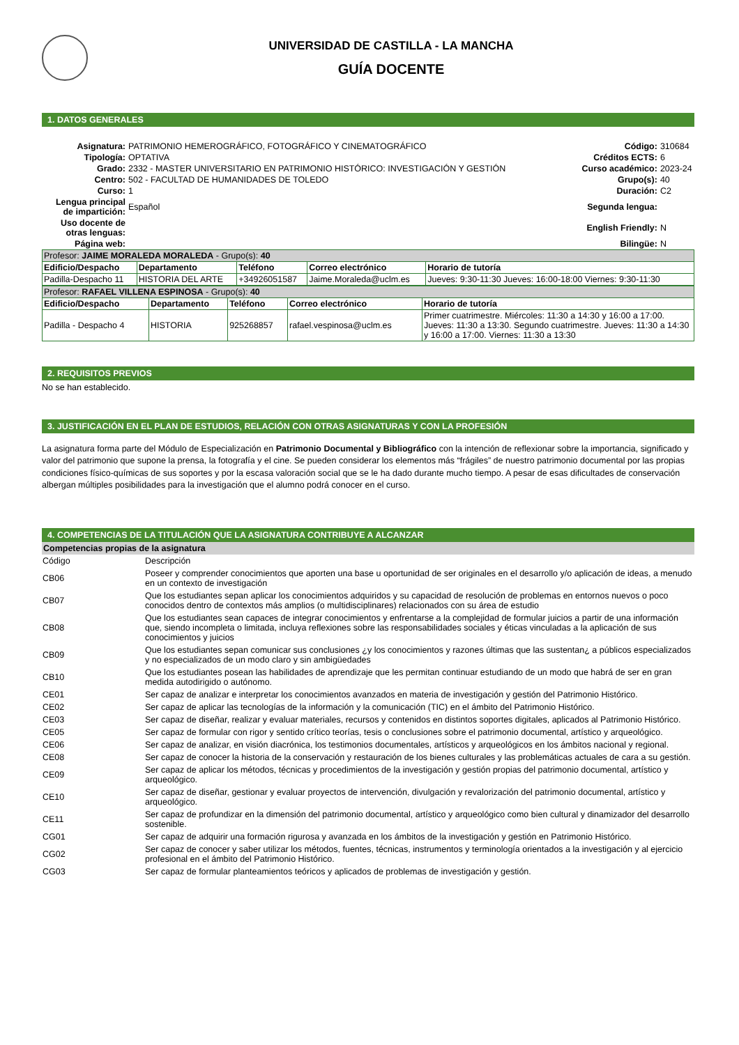UNIVERSIDAD DE CASTILLA - LA MANCHA
GUÍA DOCENTE
1. DATOS GENERALES
| Asignatura: | PATRIMONIO HEMEROGRÁFICO, FOTOGRÁFICO Y CINEMATOGRÁFICO | Código: | 310684 |
| Tipología: | OPTATIVA | Créditos ECTS: | 6 |
| Grado: | 2332 - MASTER UNIVERSITARIO EN PATRIMONIO HISTÓRICO: INVESTIGACIÓN Y GESTIÓN | Curso académico: | 2023-24 |
| Centro: | 502 - FACULTAD DE HUMANIDADES DE TOLEDO | Grupo(s): | 40 |
| Curso: | 1 | Duración: | C2 |
| Lengua principal de impartición: | Español | Segunda lengua: | |
| Uso docente de otras lenguas: | | English Friendly: | N |
| Página web: | | Bilingüe: | N |
| Profesor: JAIME MORALEDA MORALEDA - Grupo(s): 40 | | | | |
| Edificio/Despacho | Departamento | Teléfono | Correo electrónico | Horario de tutoría |
| Padilla-Despacho 11 | HISTORIA DEL ARTE | +34926051587 | Jaime.Moraleda@uclm.es | Jueves: 9:30-11:30 Jueves: 16:00-18:00 Viernes: 9:30-11:30 |
| Profesor: RAFAEL VILLENA ESPINOSA - Grupo(s): 40 | | | | |
| Edificio/Despacho | Departamento | Teléfono | Correo electrónico | Horario de tutoría |
| Padilla - Despacho 4 | HISTORIA | 925268857 | rafael.vespinosa@uclm.es | Primer cuatrimestre. Miércoles: 11:30 a 14:30 y 16:00 a 17:00. Jueves: 11:30 a 13:30. Segundo cuatrimestre. Jueves: 11:30 a 14:30 y 16:00 a 17:00. Viernes: 11:30 a 13:30 |
2. REQUISITOS PREVIOS
No se han establecido.
3. JUSTIFICACIÓN EN EL PLAN DE ESTUDIOS, RELACIÓN CON OTRAS ASIGNATURAS Y CON LA PROFESIÓN
La asignatura forma parte del Módulo de Especialización en Patrimonio Documental y Bibliográfico con la intención de reflexionar sobre la importancia, significado y valor del patrimonio que supone la prensa, la fotografía y el cine. Se pueden considerar los elementos más “frágiles” de nuestro patrimonio documental por las propias condiciones físico-químicas de sus soportes y por la escasa valoración social que se le ha dado durante mucho tiempo. A pesar de esas dificultades de conservación albergan múltiples posibilidades para la investigación que el alumno podrá conocer en el curso.
4. COMPETENCIAS DE LA TITULACIÓN QUE LA ASIGNATURA CONTRIBUYE A ALCANZAR
Competencias propias de la asignatura
| Código | Descripción |
| CB06 | Poseer y comprender conocimientos que aporten una base u oportunidad de ser originales en el desarrollo y/o aplicación de ideas, a menudo en un contexto de investigación |
| CB07 | Que los estudiantes sepan aplicar los conocimientos adquiridos y su capacidad de resolución de problemas en entornos nuevos o poco conocidos dentro de contextos más amplios (o multidisciplinares) relacionados con su área de estudio |
| CB08 | Que los estudiantes sean capaces de integrar conocimientos y enfrentarse a la complejidad de formular juicios a partir de una información que, siendo incompleta o limitada, incluya reflexiones sobre las responsabilidades sociales y éticas vinculadas a la aplicación de sus conocimientos y juicios |
| CB09 | Que los estudiantes sepan comunicar sus conclusiones ¿y los conocimientos y razones últimas que las sustentan¿ a públicos especializados y no especializados de un modo claro y sin ambigüedades |
| CB10 | Que los estudiantes posean las habilidades de aprendizaje que les permitan continuar estudiando de un modo que habrá de ser en gran medida autodirigido o autónomo. |
| CE01 | Ser capaz de analizar e interpretar los conocimientos avanzados en materia de investigación y gestión del Patrimonio Histórico. |
| CE02 | Ser capaz de aplicar las tecnologías de la información y la comunicación (TIC) en el ámbito del Patrimonio Histórico. |
| CE03 | Ser capaz de diseñar, realizar y evaluar materiales, recursos y contenidos en distintos soportes digitales, aplicados al Patrimonio Histórico. |
| CE05 | Ser capaz de formular con rigor y sentido crítico teorías, tesis o conclusiones sobre el patrimonio documental, artístico y arqueológico. |
| CE06 | Ser capaz de analizar, en visión diacrónica, los testimonios documentales, artísticos y arqueológicos en los ámbitos nacional y regional. |
| CE08 | Ser capaz de conocer la historia de la conservación y restauración de los bienes culturales y las problemáticas actuales de cara a su gestión. |
| CE09 | Ser capaz de aplicar los métodos, técnicas y procedimientos de la investigación y gestión propias del patrimonio documental, artístico y arqueológico. |
| CE10 | Ser capaz de diseñar, gestionar y evaluar proyectos de intervención, divulgación y revalorización del patrimonio documental, artístico y arqueológico. |
| CE11 | Ser capaz de profundizar en la dimensión del patrimonio documental, artístico y arqueológico como bien cultural y dinamizador del desarrollo sostenible. |
| CG01 | Ser capaz de adquirir una formación rigurosa y avanzada en los ámbitos de la investigación y gestión en Patrimonio Histórico. |
| CG02 | Ser capaz de conocer y saber utilizar los métodos, fuentes, técnicas, instrumentos y terminología orientados a la investigación y al ejercicio profesional en el ámbito del Patrimonio Histórico. |
| CG03 | Ser capaz de formular planteamientos teóricos y aplicados de problemas de investigación y gestión. |